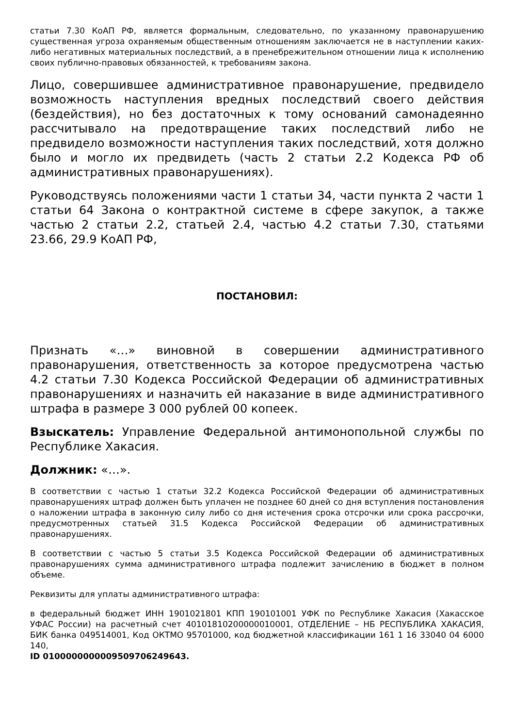статьи 7.30 КоАП РФ, является формальным, следовательно, по указанному правонарушению существенная угроза охраняемым общественным отношениям заключается не в наступлении каких-либо негативных материальных последствий, а в пренебрежительном отношении лица к исполнению своих публично-правовых обязанностей, к требованиям закона.
Лицо, совершившее административное правонарушение, предвидело возможность наступления вредных последствий своего действия (бездействия), но без достаточных к тому оснований самонадеянно рассчитывало на предотвращение таких последствий либо не предвидело возможности наступления таких последствий, хотя должно было и могло их предвидеть (часть 2 статьи 2.2 Кодекса РФ об административных правонарушениях).
Руководствуясь положениями части 1 статьи 34, части пункта 2 части 1 статьи 64 Закона о контрактной системе в сфере закупок, а также частью 2 статьи 2.2, статьей 2.4, частью 4.2 статьи 7.30, статьями 23.66, 29.9 КоАП РФ,
ПОСТАНОВИЛ:
Признать «…» виновной в совершении административного правонарушения, ответственность за которое предусмотрена частью 4.2 статьи 7.30 Кодекса Российской Федерации об административных правонарушениях и назначить ей наказание в виде административного штрафа в размере 3 000 рублей 00 копеек.
Взыскатель: Управление Федеральной антимонопольной службы по Республике Хакасия.
Должник: «…».
В соответствии с частью 1 статьи 32.2 Кодекса Российской Федерации об административных правонарушениях штраф должен быть уплачен не позднее 60 дней со дня вступления постановления о наложении штрафа в законную силу либо со дня истечения срока отсрочки или срока рассрочки, предусмотренных статьей 31.5 Кодекса Российской Федерации об административных правонарушениях.
В соответствии с частью 5 статьи 3.5 Кодекса Российской Федерации об административных правонарушениях сумма административного штрафа подлежит зачислению в бюджет в полном объеме.
Реквизиты для уплаты административного штрафа:
в федеральный бюджет ИНН 1901021801 КПП 190101001 УФК по Республике Хакасия (Хакасское УФАС России) на расчетный счет 40101810200000010001, ОТДЕЛЕНИЕ – НБ РЕСПУБЛИКА ХАКАСИЯ, БИК банка 049514001, Код ОКТМО 95701000, код бюджетной классификации 161 1 16 33040 04 6000 140,
ID 0100000000009509706249643.